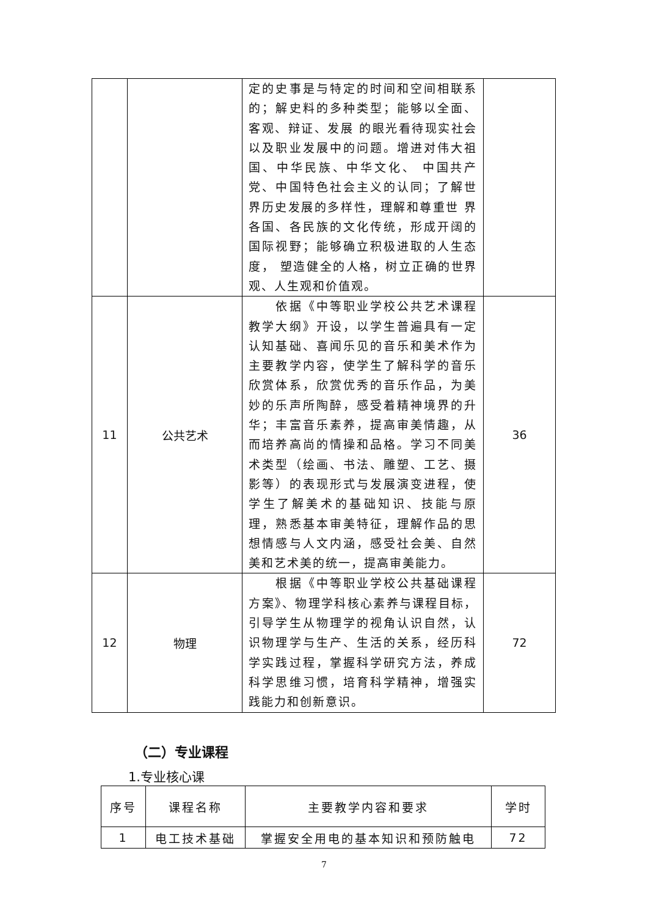| | | 定的史事是与特定的时间和空间相联系的；解史料的多种类型；能够以全面、客观、辩证、发展 的眼光看待现实社会以及职业发展中的问题。增进对伟大祖国、中华民族、中华文化、 中国共产党、中国特色社会主义的认同；了解世界历史发展的多样性，理解和尊重世 界各国、各民族的文化传统，形成开阔的国际视野；能够确立积极进取的人生态度， 塑造健全的人格，树立正确的世界观、人生观和价值观。 | |
| 11 | 公共艺术 | 依据《中等职业学校公共艺术课程教学大纲》开设，以学生普遍具有一定认知基础、喜闻乐见的音乐和美术作为主要教学内容，使学生了解科学的音乐欣赏体系，欣赏优秀的音乐作品，为美妙的乐声所陶醉，感受着精神境界的升华；丰富音乐素养，提高审美情趣，从而培养高尚的情操和品格。学习不同美术类型（绘画、书法、雕塑、工艺、摄影等）的表现形式与发展演变进程，使学生了解美术的基础知识、技能与原理，熟悉基本审美特征，理解作品的思想情感与人文内涵，感受社会美、自然美和艺术美的统一，提高审美能力。 | 36 |
| 12 | 物理 | 根据《中等职业学校公共基础课程方案》、物理学科核心素养与课程目标，引导学生从物理学的视角认识自然，认识物理学与生产、生活的关系，经历科学实践过程，掌握科学研究方法，养成科学思维习惯，培育科学精神，增强实践能力和创新意识。 | 72 |
（二）专业课程
1.专业核心课
| 序号 | 课程名称 | 主要教学内容和要求 | 学时 |
| --- | --- | --- | --- |
| 1 | 电工技术基础 | 掌握安全用电的基本知识和预防触电 | 72 |
7